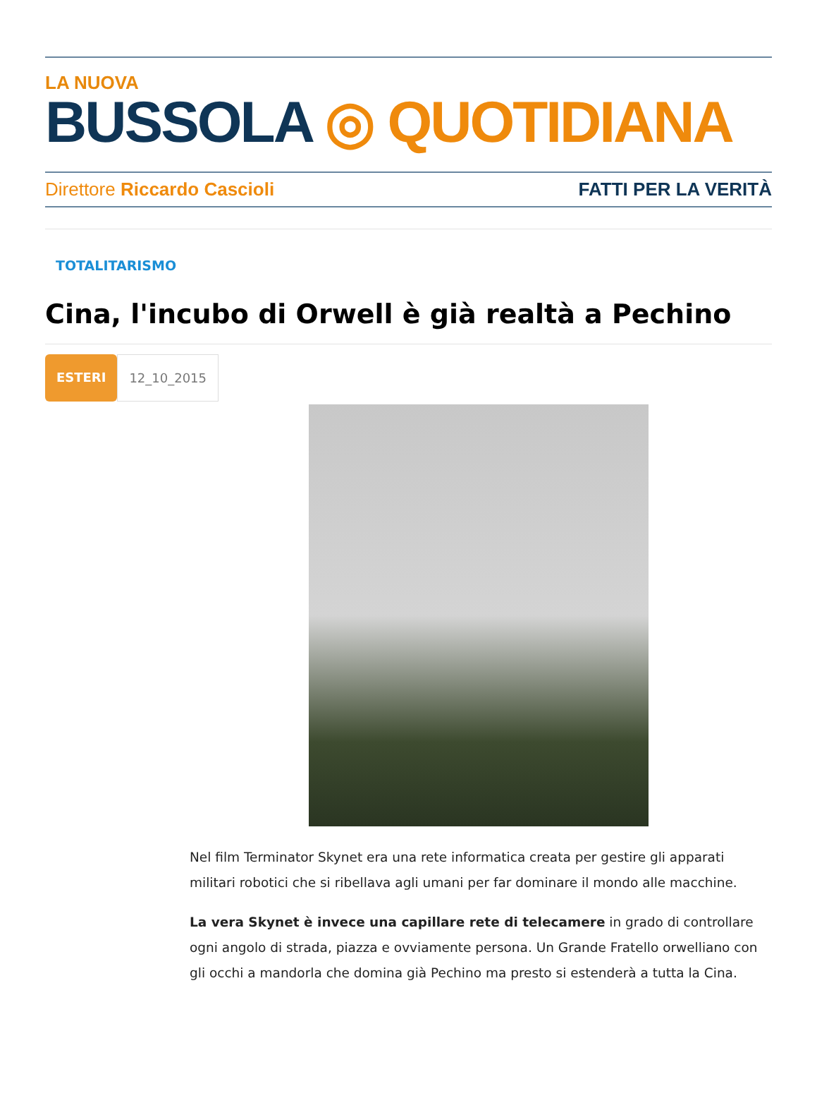LA NUOVA
BUSSOLA ◎ QUOTIDIANA
Direttore Riccardo Cascioli FATTI PER LA VERITÀ
TOTALITARISMO
Cina, l'incubo di Orwell è già realtà a Pechino
ESTERI 12_10_2015
Nel film Terminator Skynet era una rete informatica creata per gestire gli apparati militari robotici che si ribellava agli umani per far dominare il mondo alle macchine.
La vera Skynet è invece una capillare rete di telecamere in grado di controllare ogni angolo di strada, piazza e ovviamente persona. Un Grande Fratello orwelliano con gli occhi a mandorla che domina già Pechino ma presto si estenderà a tutta la Cina.